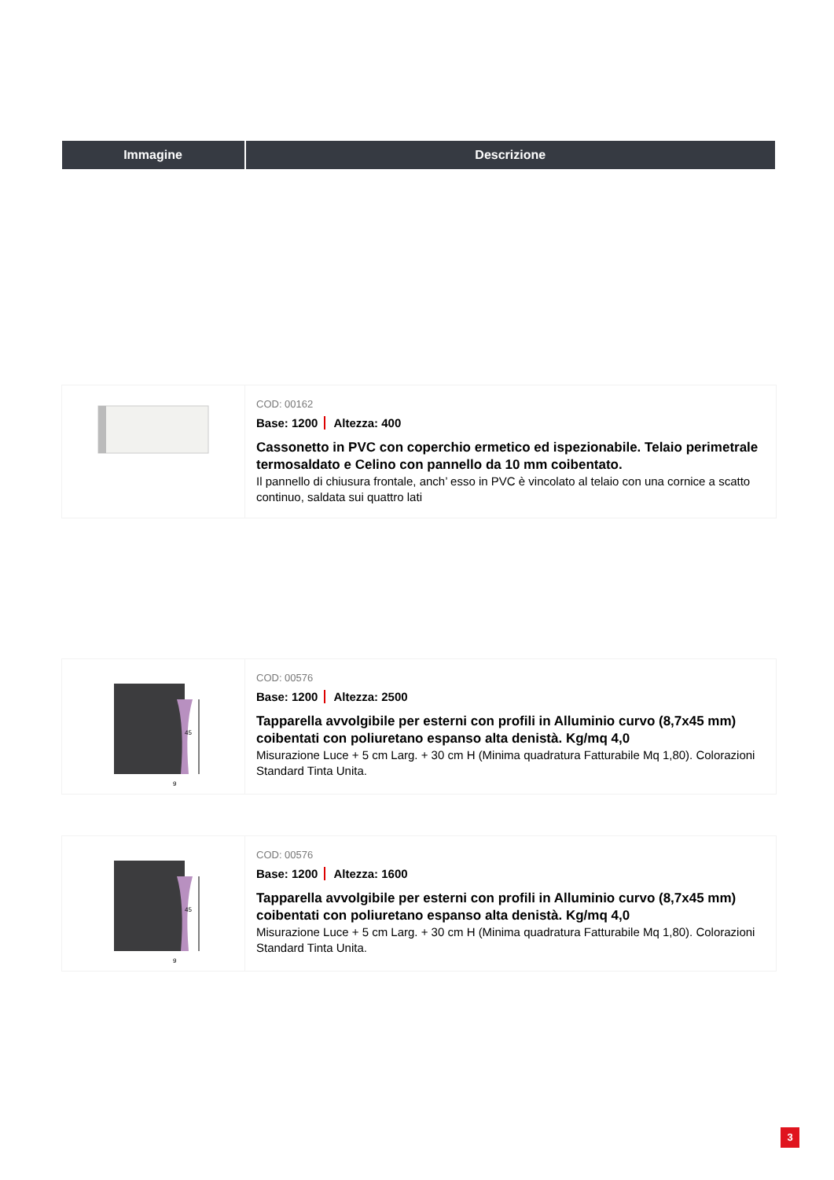| Immagine | Descrizione |
| --- | --- |
| | COD: 00162 Base: 1200 Altezza: 400 Cassonetto in PVC con coperchio ermetico ed ispezionabile. Telaio perimetrale termosaldato e Celino con pannello da 10 mm coibentato. Il pannello di chiusura frontale, anch’ esso in PVC è vincolato al telaio con una cornice a scatto continuo, saldata sui quattro lati |
| 45 9 | COD: 00576 Base: 1200 Altezza: 2500 Tapparella avvolgibile per esterni con profili in Alluminio curvo (8,7x45 mm) coibentati con poliuretano espanso alta denistà. Kg/mq 4,0 Misurazione Luce + 5 cm Larg. + 30 cm H (Minima quadratura Fatturabile Mq 1,80). Colorazioni Standard Tinta Unita. |
| 45 9 | COD: 00576 Base: 1200 Altezza: 1600 Tapparella avvolgibile per esterni con profili in Alluminio curvo (8,7x45 mm) coibentati con poliuretano espanso alta denistà. Kg/mq 4,0 Misurazione Luce + 5 cm Larg. + 30 cm H (Minima quadratura Fatturabile Mq 1,80). Colorazioni Standard Tinta Unita. |
3